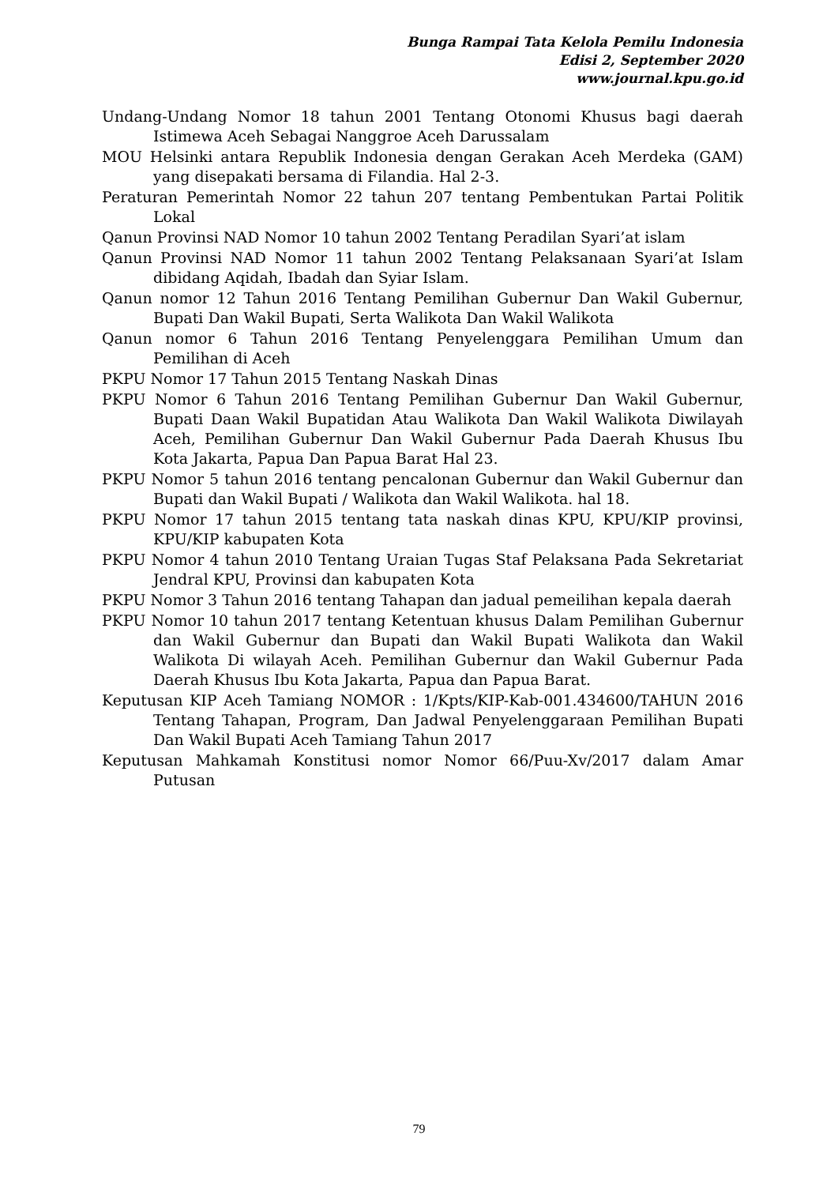Bunga Rampai Tata Kelola Pemilu Indonesia
Edisi 2, September 2020
www.journal.kpu.go.id
Undang-Undang Nomor 18 tahun 2001 Tentang Otonomi Khusus bagi daerah Istimewa Aceh Sebagai Nanggroe Aceh Darussalam
MOU Helsinki antara Republik Indonesia dengan Gerakan Aceh Merdeka (GAM) yang disepakati bersama di Filandia. Hal 2-3.
Peraturan Pemerintah Nomor 22 tahun 207 tentang Pembentukan Partai Politik Lokal
Qanun Provinsi NAD Nomor 10 tahun 2002 Tentang Peradilan Syari’at islam
Qanun Provinsi NAD Nomor 11 tahun 2002 Tentang Pelaksanaan Syari’at Islam dibidang Aqidah, Ibadah dan Syiar Islam.
Qanun nomor 12 Tahun 2016 Tentang Pemilihan Gubernur Dan Wakil Gubernur, Bupati Dan Wakil Bupati, Serta Walikota Dan Wakil Walikota
Qanun nomor 6 Tahun 2016 Tentang Penyelenggara Pemilihan Umum dan Pemilihan di Aceh
PKPU Nomor 17 Tahun 2015 Tentang Naskah Dinas
PKPU Nomor 6 Tahun 2016 Tentang Pemilihan Gubernur Dan Wakil Gubernur, Bupati Daan Wakil Bupatidan Atau Walikota Dan Wakil Walikota Diwilayah Aceh, Pemilihan Gubernur Dan Wakil Gubernur Pada Daerah Khusus Ibu Kota Jakarta, Papua Dan Papua Barat Hal 23.
PKPU Nomor 5 tahun 2016 tentang pencalonan Gubernur dan Wakil Gubernur dan Bupati dan Wakil Bupati / Walikota dan Wakil Walikota. hal 18.
PKPU Nomor 17 tahun 2015 tentang tata naskah dinas KPU, KPU/KIP provinsi, KPU/KIP kabupaten Kota
PKPU Nomor 4 tahun 2010 Tentang Uraian Tugas Staf Pelaksana Pada Sekretariat Jendral KPU, Provinsi dan kabupaten Kota
PKPU Nomor 3 Tahun 2016 tentang Tahapan dan jadual pemeilihan kepala daerah
PKPU Nomor 10 tahun 2017 tentang Ketentuan khusus Dalam Pemilihan Gubernur dan Wakil Gubernur dan Bupati dan Wakil Bupati Walikota dan Wakil Walikota Di wilayah Aceh. Pemilihan Gubernur dan Wakil Gubernur Pada Daerah Khusus Ibu Kota Jakarta, Papua dan Papua Barat.
Keputusan KIP Aceh Tamiang NOMOR : 1/Kpts/KIP-Kab-001.434600/TAHUN 2016 Tentang Tahapan, Program, Dan Jadwal Penyelenggaraan Pemilihan Bupati Dan Wakil Bupati Aceh Tamiang Tahun 2017
Keputusan Mahkamah Konstitusi nomor Nomor 66/Puu-Xv/2017 dalam Amar Putusan
79